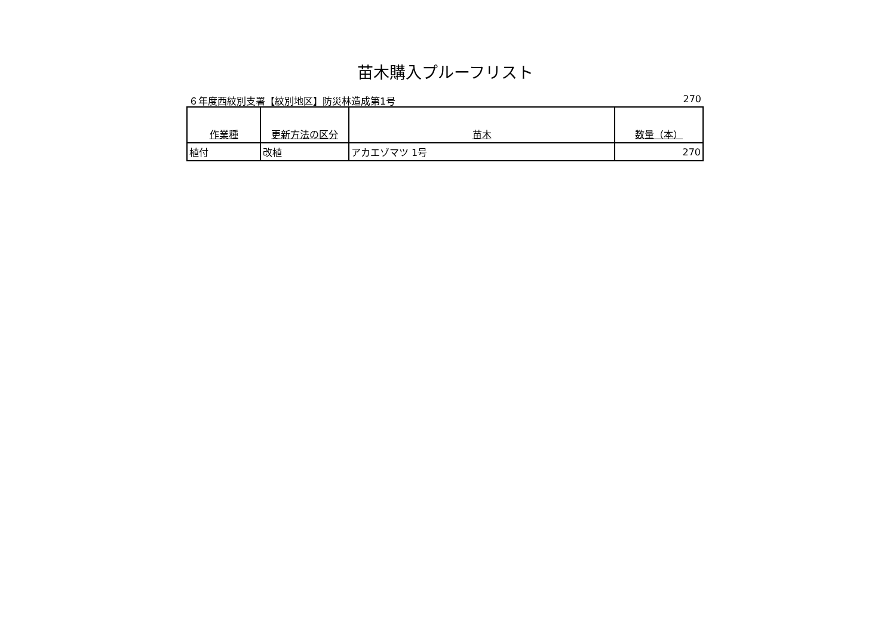苗木購入プルーフリスト
６年度西紋別支署【紋別地区】防災林造成第1号 270
| 作業種 | 更新方法の区分 | 苗木 | 数量（本） |
| --- | --- | --- | --- |
| 植付 | 改植 | アカエゾマツ 1号 | 270 |